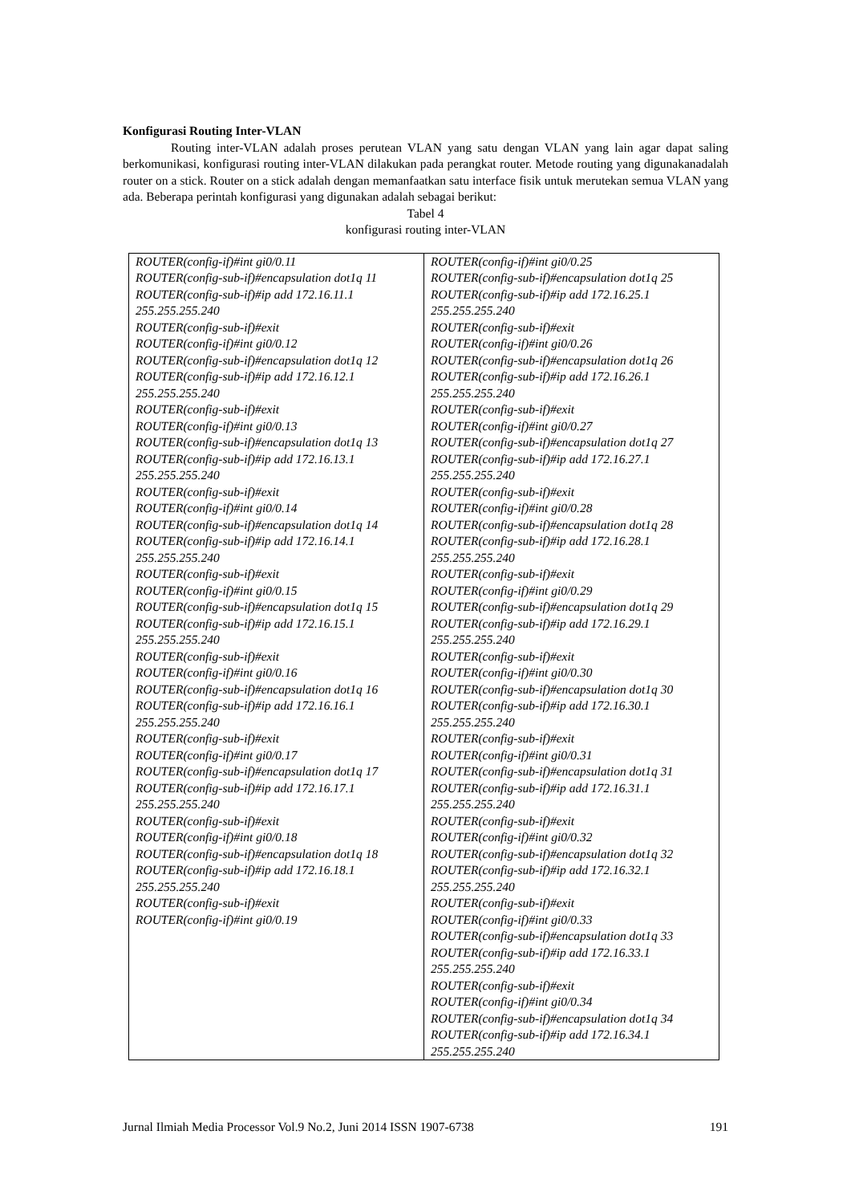Konfigurasi Routing Inter-VLAN
Routing inter-VLAN adalah proses perutean VLAN yang satu dengan VLAN yang lain agar dapat saling berkomunikasi, konfigurasi routing inter-VLAN dilakukan pada perangkat router. Metode routing yang digunakanadalah router on a stick. Router on a stick adalah dengan memanfaatkan satu interface fisik untuk merutekan semua VLAN yang ada. Beberapa perintah konfigurasi yang digunakan adalah sebagai berikut:
Tabel 4
konfigurasi routing inter-VLAN
| ROUTER(config-if)#int gi0/0.11 ROUTER(config-sub-if)#encapsulation dot1q 11 ROUTER(config-sub-if)#ip add 172.16.11.1 255.255.255.240 ROUTER(config-sub-if)#exit ROUTER(config-if)#int gi0/0.12 ROUTER(config-sub-if)#encapsulation dot1q 12 ROUTER(config-sub-if)#ip add 172.16.12.1 255.255.255.240 ROUTER(config-sub-if)#exit ROUTER(config-if)#int gi0/0.13 ROUTER(config-sub-if)#encapsulation dot1q 13 ROUTER(config-sub-if)#ip add 172.16.13.1 255.255.255.240 ROUTER(config-sub-if)#exit ROUTER(config-if)#int gi0/0.14 ROUTER(config-sub-if)#encapsulation dot1q 14 ROUTER(config-sub-if)#ip add 172.16.14.1 255.255.255.240 ROUTER(config-sub-if)#exit ROUTER(config-if)#int gi0/0.15 ROUTER(config-sub-if)#encapsulation dot1q 15 ROUTER(config-sub-if)#ip add 172.16.15.1 255.255.255.240 ROUTER(config-sub-if)#exit ROUTER(config-if)#int gi0/0.16 ROUTER(config-sub-if)#encapsulation dot1q 16 ROUTER(config-sub-if)#ip add 172.16.16.1 255.255.255.240 ROUTER(config-sub-if)#exit ROUTER(config-if)#int gi0/0.17 ROUTER(config-sub-if)#encapsulation dot1q 17 ROUTER(config-sub-if)#ip add 172.16.17.1 255.255.255.240 ROUTER(config-sub-if)#exit ROUTER(config-if)#int gi0/0.18 ROUTER(config-sub-if)#encapsulation dot1q 18 ROUTER(config-sub-if)#ip add 172.16.18.1 255.255.255.240 ROUTER(config-sub-if)#exit ROUTER(config-if)#int gi0/0.19 | ROUTER(config-if)#int gi0/0.25 ROUTER(config-sub-if)#encapsulation dot1q 25 ROUTER(config-sub-if)#ip add 172.16.25.1 255.255.255.240 ROUTER(config-sub-if)#exit ROUTER(config-if)#int gi0/0.26 ROUTER(config-sub-if)#encapsulation dot1q 26 ROUTER(config-sub-if)#ip add 172.16.26.1 255.255.255.240 ROUTER(config-sub-if)#exit ROUTER(config-if)#int gi0/0.27 ROUTER(config-sub-if)#encapsulation dot1q 27 ROUTER(config-sub-if)#ip add 172.16.27.1 255.255.255.240 ROUTER(config-sub-if)#exit ROUTER(config-if)#int gi0/0.28 ROUTER(config-sub-if)#encapsulation dot1q 28 ROUTER(config-sub-if)#ip add 172.16.28.1 255.255.255.240 ROUTER(config-sub-if)#exit ROUTER(config-if)#int gi0/0.29 ROUTER(config-sub-if)#encapsulation dot1q 29 ROUTER(config-sub-if)#ip add 172.16.29.1 255.255.255.240 ROUTER(config-sub-if)#exit ROUTER(config-if)#int gi0/0.30 ROUTER(config-sub-if)#encapsulation dot1q 30 ROUTER(config-sub-if)#ip add 172.16.30.1 255.255.255.240 ROUTER(config-sub-if)#exit ROUTER(config-if)#int gi0/0.31 ROUTER(config-sub-if)#encapsulation dot1q 31 ROUTER(config-sub-if)#ip add 172.16.31.1 255.255.255.240 ROUTER(config-sub-if)#exit ROUTER(config-if)#int gi0/0.32 ROUTER(config-sub-if)#encapsulation dot1q 32 ROUTER(config-sub-if)#ip add 172.16.32.1 255.255.255.240 ROUTER(config-sub-if)#exit ROUTER(config-if)#int gi0/0.33 ROUTER(config-sub-if)#encapsulation dot1q 33 ROUTER(config-sub-if)#ip add 172.16.33.1 255.255.255.240 ROUTER(config-sub-if)#exit ROUTER(config-if)#int gi0/0.34 ROUTER(config-sub-if)#encapsulation dot1q 34 ROUTER(config-sub-if)#ip add 172.16.34.1 255.255.255.240 |
Jurnal Ilmiah Media Processor Vol.9 No.2, Juni 2014 ISSN 1907-6738 191